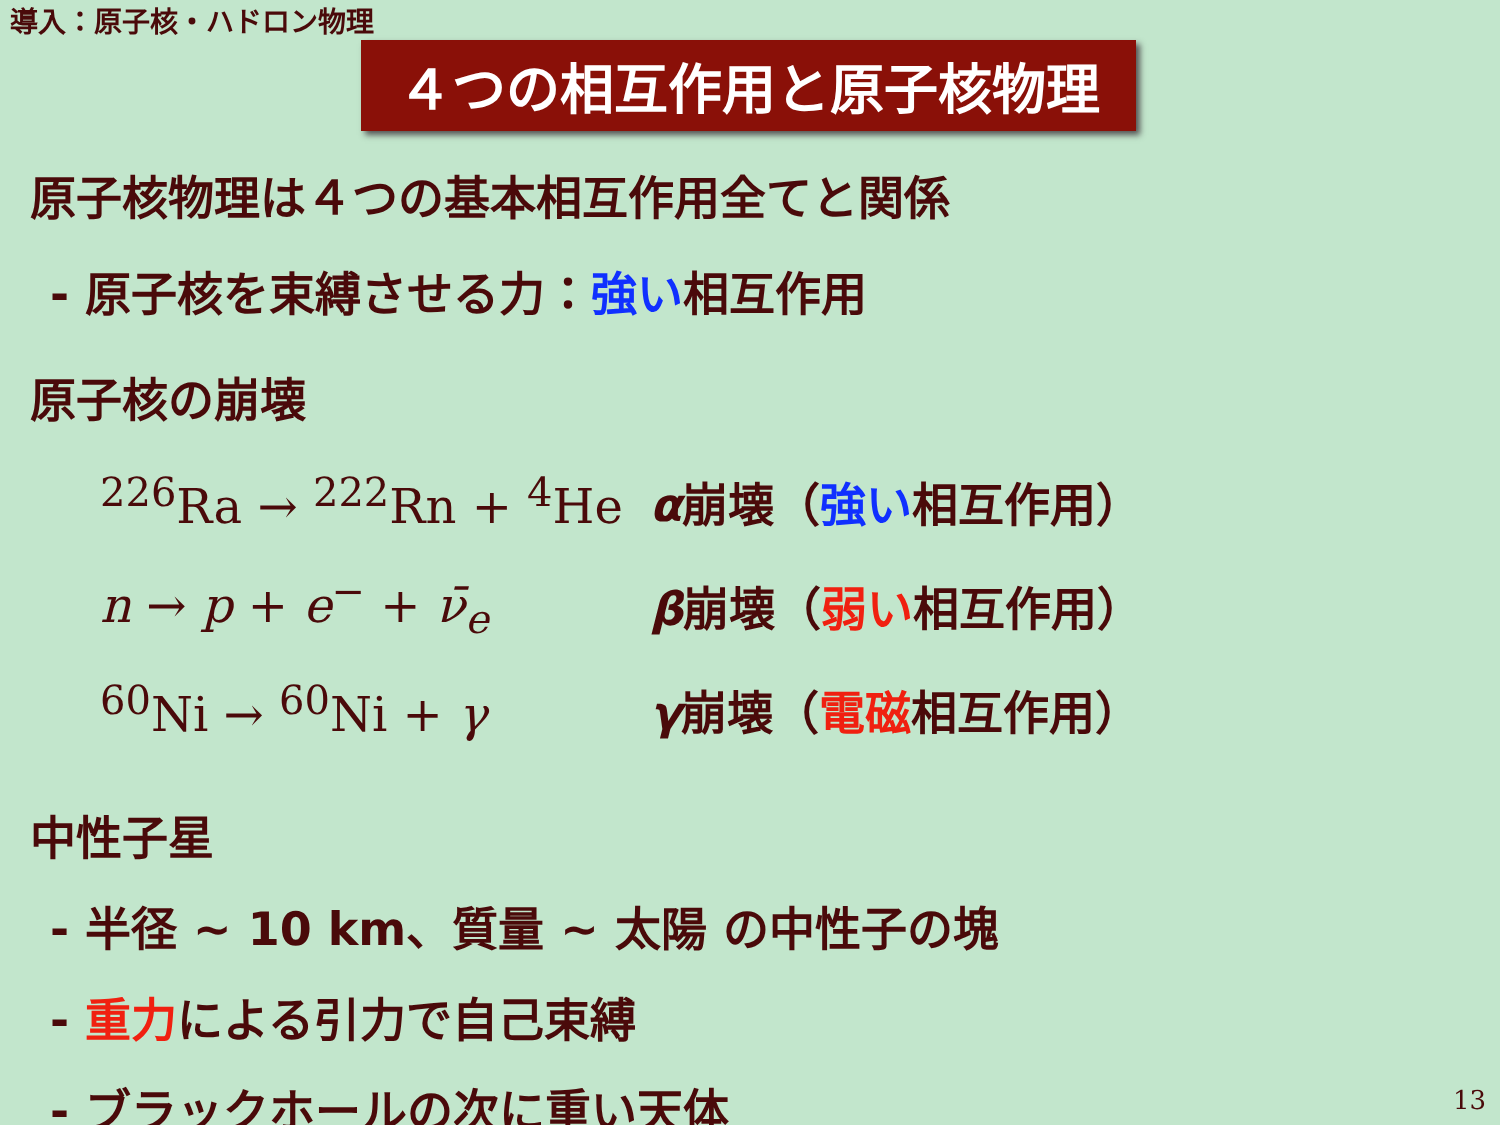導入：原子核・ハドロン物理
４つの相互作用と原子核物理
原子核物理は４つの基本相互作用全てと関係
- 原子核を束縛させる力：強い相互作用
原子核の崩壊
<sup>226</sup>Ra → <sup>222</sup>Rn + <sup>4</sup>He α崩壊（強い相互作用）
n → p + e<sup>−</sup> + ν̄<sub>e</sub> β崩壊（弱い相互作用）
<sup>60</sup>Ni → <sup>60</sup>Ni + γ γ崩壊（電磁相互作用）
中性子星
- 半径 ~ 10 km、質量 ~ 太陽 の中性子の塊
- 重力による引力で自己束縛
- ブラックホールの次に重い天体
13